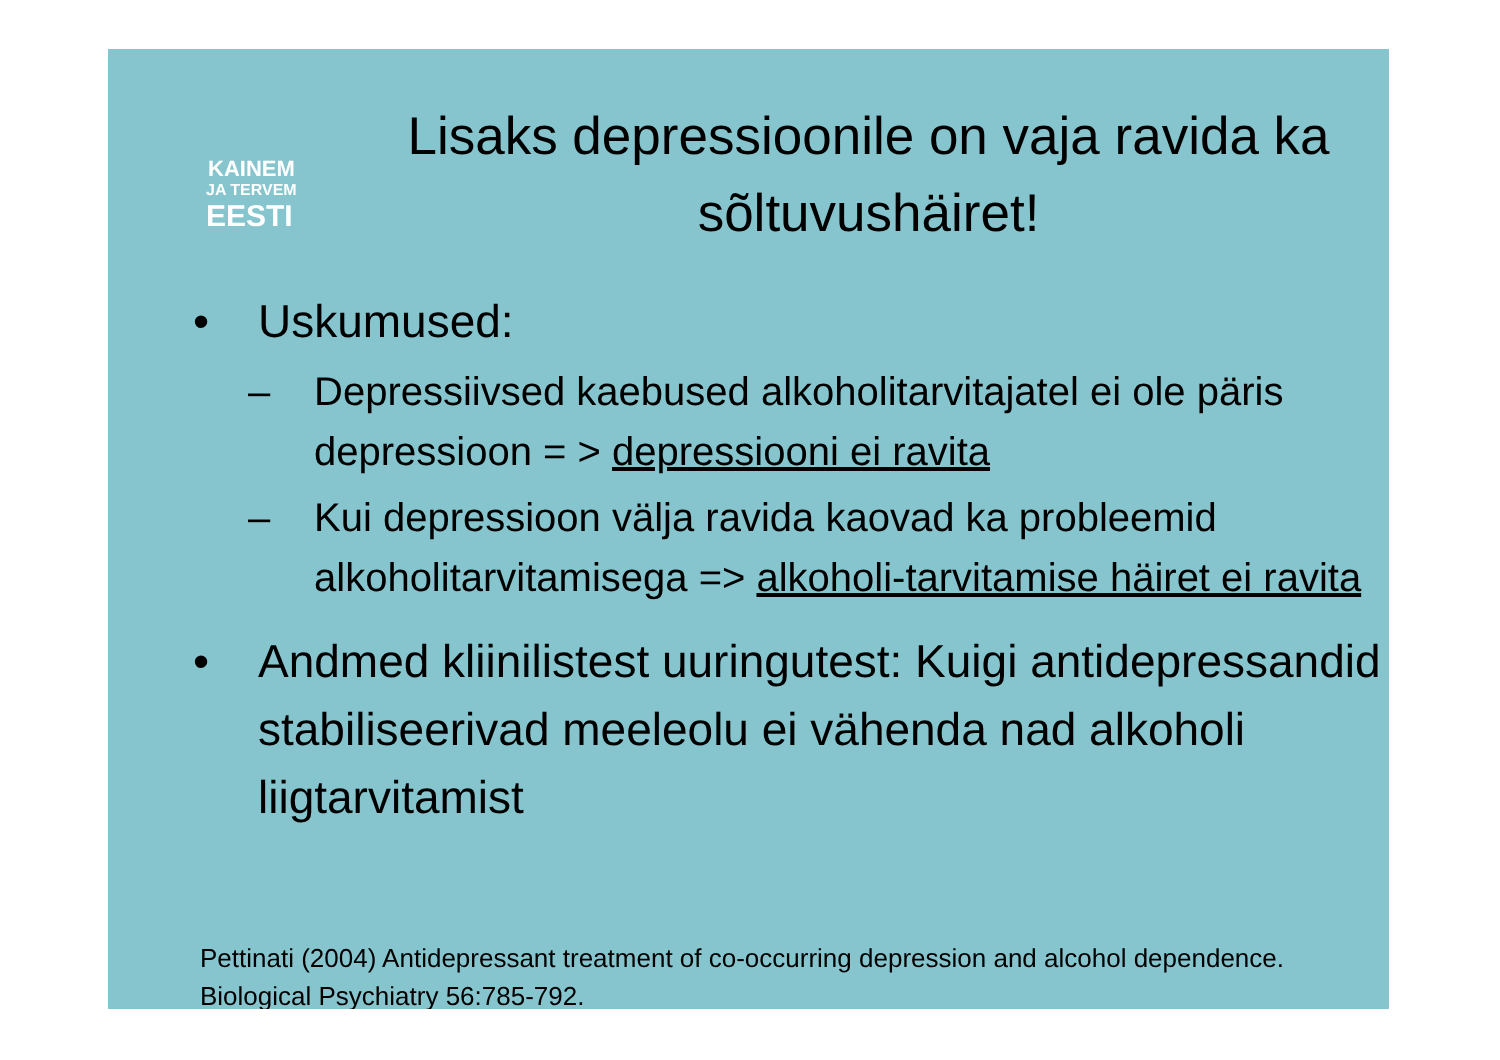KAINEM
JA TERVEM
EESTI
Lisaks depressioonile on vaja ravida ka sõltuvushäiret!
• Uskumused:
– Depressiivsed kaebused alkoholitarvitajatel ei ole päris depressioon = > depressiooni ei ravita
– Kui depressioon välja ravida kaovad ka probleemid alkoholitarvitamisega => alkoholi-tarvitamise häiret ei ravita
• Andmed kliinilistest uuringutest: Kuigi antidepressandid stabiliseerivad meeleolu ei vähenda nad alkoholi liigtarvitamist
Pettinati (2004) Antidepressant treatment of co-occurring depression and alcohol dependence. Biological Psychiatry 56:785-792.